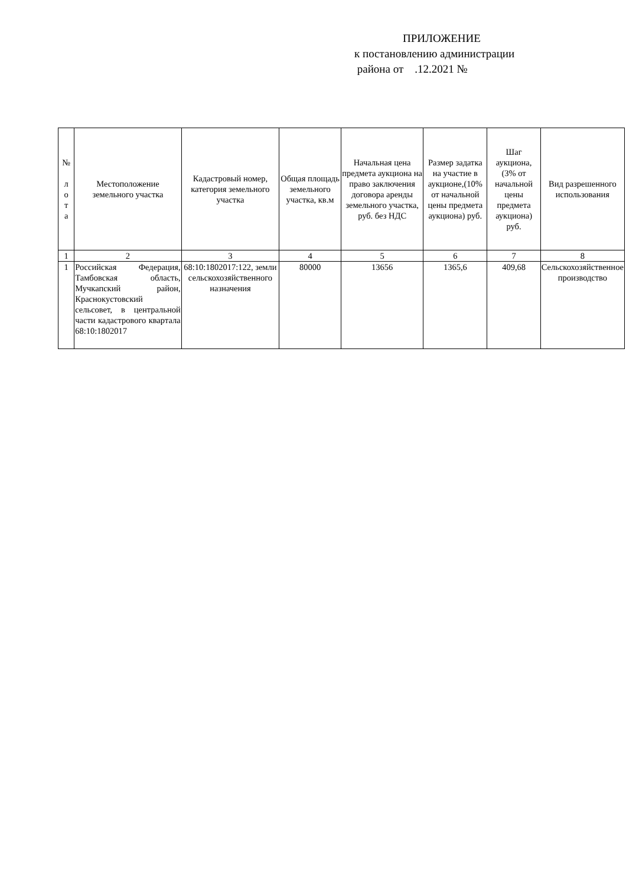ПРИЛОЖЕНИЕ
к постановлению администрации
района от .12.2021 №
| № л о т а | Местоположение земельного участка | Кадастровый номер, категория земельного участка | Общая площадь земельного участка, кв.м | Начальная цена предмета аукциона на право заключения договора аренды земельного участка, руб. без НДС | Размер задатка на участие в аукционе,(10% от начальной цены предмета аукциона) руб. | Шаг аукциона, (3% от начальной цены предмета аукциона) руб. | Вид разрешенного использования |
| --- | --- | --- | --- | --- | --- | --- | --- |
| 1 | 2 | 3 | 4 | 5 | 6 | 7 | 8 |
| 1 | Российская Федерация, Тамбовская область, Мучкапский район, Краснокустовский сельсовет, в центральной части кадастрового квартала 68:10:1802017 | 68:10:1802017:122, земли сельскохозяйственного назначения | 80000 | 13656 | 1365,6 | 409,68 | Сельскохозяйственное производство |